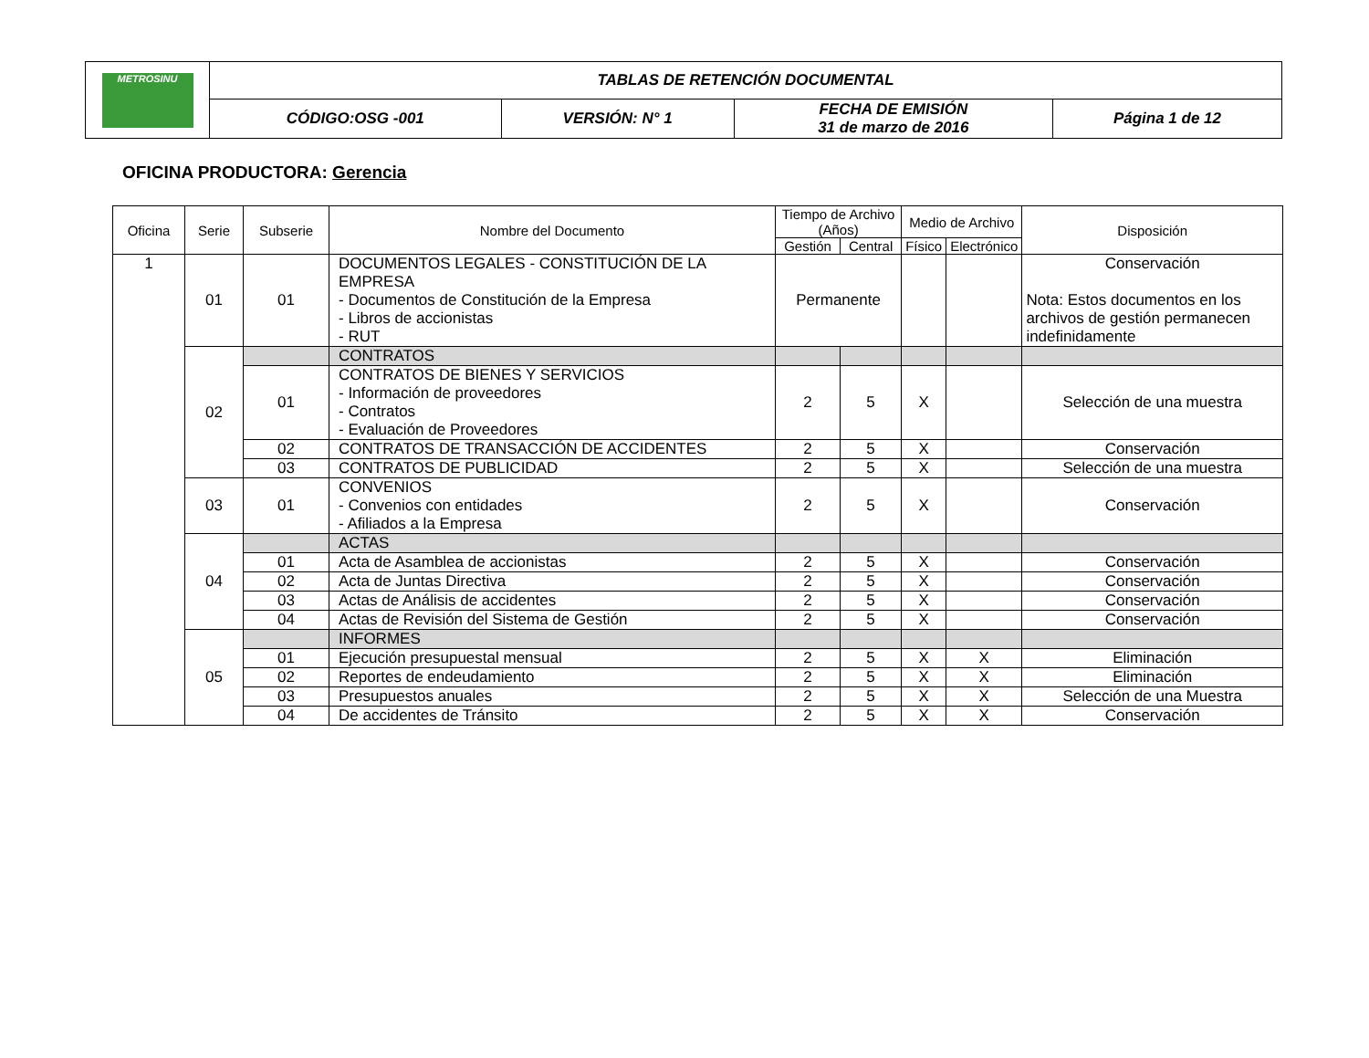| METROSINU | TABLAS DE RETENCIÓN DOCUMENTAL | | | |
| | CÓDIGO:OSG -001 | VERSIÓN: N° 1 | FECHA DE EMISIÓN 31 de marzo de 2016 | Página 1 de 12 |
OFICINA PRODUCTORA: Gerencia
| Oficina | Serie | Subserie | Nombre del Documento | Tiempo de Archivo (Años) | | Medio de Archivo | | Disposición |
| --- | --- | --- | --- | --- | --- | --- | --- | --- |
| | | | | Gestión | Central | Físico | Electrónico | |
| 1 | 01 | 01 | DOCUMENTOS LEGALES - CONSTITUCIÓN DE LA EMPRESA - Documentos de Constitución de la Empresa - Libros de accionistas - RUT | Permanente | | | | Conservación Nota: Estos documentos en los archivos de gestión permanecen indefinidamente |
| | 02 | | CONTRATOS | | | | | |
| | | 01 | CONTRATOS DE BIENES Y SERVICIOS - Información de proveedores - Contratos - Evaluación de Proveedores | 2 | 5 | X | | Selección de una muestra |
| | | 02 | CONTRATOS DE TRANSACCIÓN DE ACCIDENTES | 2 | 5 | X | | Conservación |
| | | 03 | CONTRATOS DE PUBLICIDAD | 2 | 5 | X | | Selección de una muestra |
| | 03 | 01 | CONVENIOS - Convenios con entidades - Afiliados a la Empresa | 2 | 5 | X | | Conservación |
| | 04 | | ACTAS | | | | | |
| | | 01 | Acta de Asamblea de accionistas | 2 | 5 | X | | Conservación |
| | | 02 | Acta de Juntas Directiva | 2 | 5 | X | | Conservación |
| | | 03 | Actas de Análisis de accidentes | 2 | 5 | X | | Conservación |
| | | 04 | Actas de Revisión del Sistema de Gestión | 2 | 5 | X | | Conservación |
| | 05 | | INFORMES | | | | | |
| | | 01 | Ejecución presupuestal mensual | 2 | 5 | X | X | Eliminación |
| | | 02 | Reportes de endeudamiento | 2 | 5 | X | X | Eliminación |
| | | 03 | Presupuestos anuales | 2 | 5 | X | X | Selección de una Muestra |
| | | 04 | De accidentes de Tránsito | 2 | 5 | X | X | Conservación |